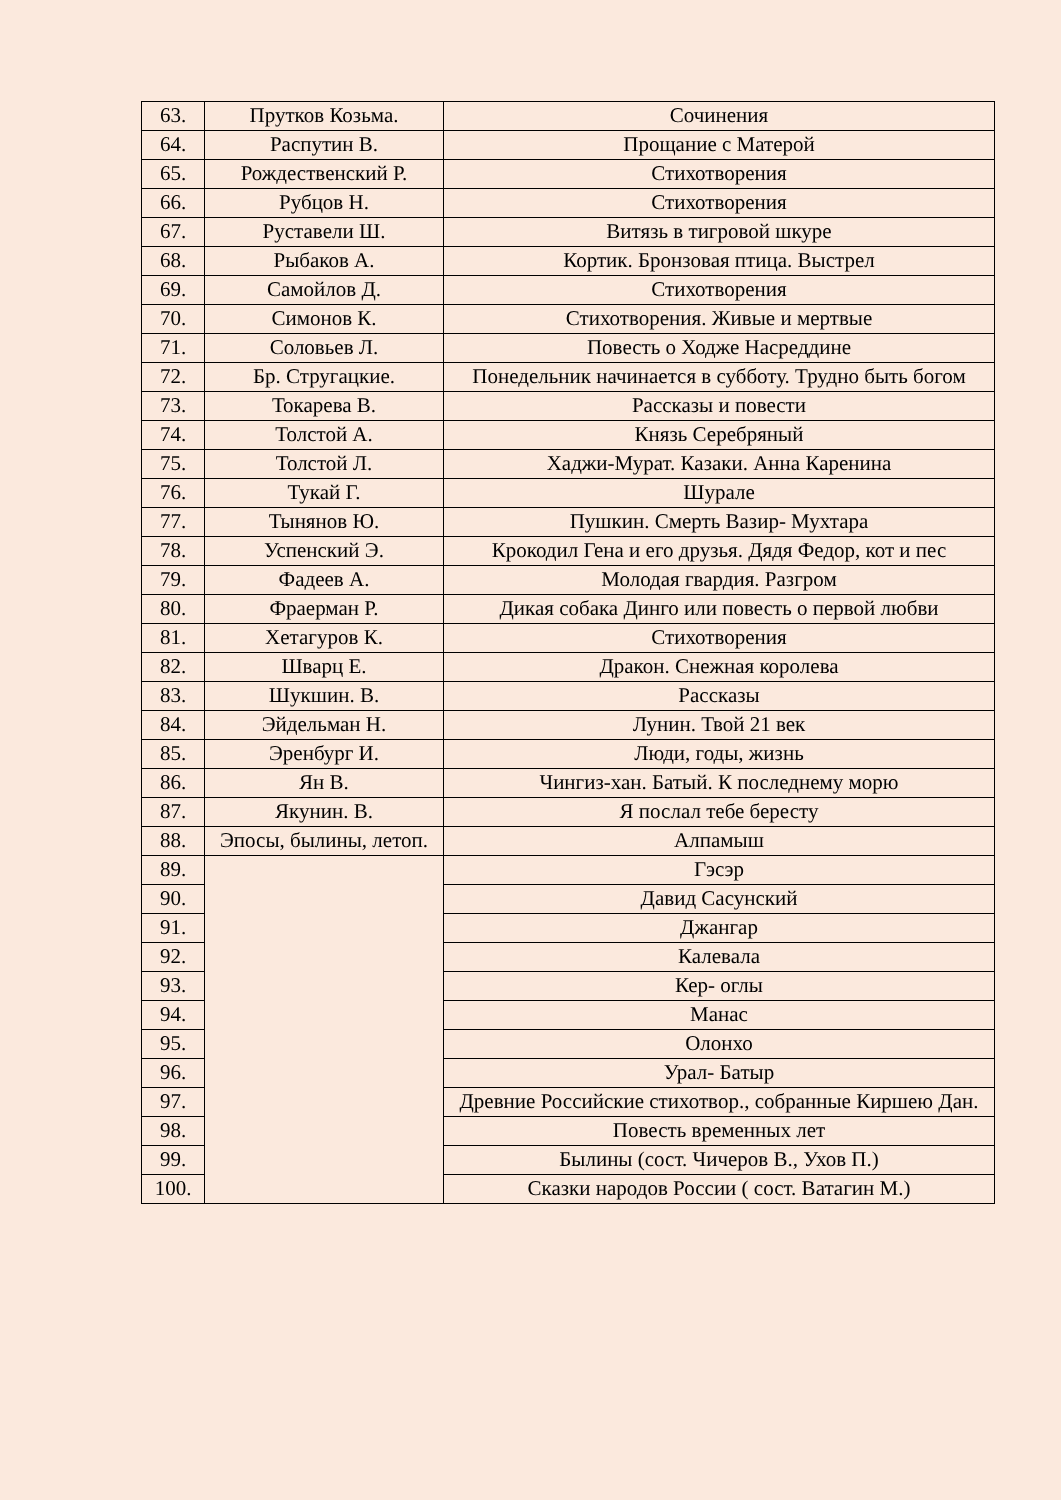| 63. | Прутков Козьма. | Сочинения |
| 64. | Распутин В. | Прощание с Матерой |
| 65. | Рождественский Р. | Стихотворения |
| 66. | Рубцов Н. | Стихотворения |
| 67. | Руставели Ш. | Витязь в тигровой шкуре |
| 68. | Рыбаков А. | Кортик. Бронзовая птица. Выстрел |
| 69. | Самойлов Д. | Стихотворения |
| 70. | Симонов К. | Стихотворения. Живые и мертвые |
| 71. | Соловьев Л. | Повесть о Ходже Насреддине |
| 72. | Бр. Стругацкие. | Понедельник начинается в субботу. Трудно быть богом |
| 73. | Токарева В. | Рассказы и повести |
| 74. | Толстой А. | Князь Серебряный |
| 75. | Толстой Л. | Хаджи-Мурат. Казаки. Анна Каренина |
| 76. | Тукай Г. | Шурале |
| 77. | Тынянов Ю. | Пушкин. Смерть Вазир- Мухтара |
| 78. | Успенский Э. | Крокодил Гена и его друзья. Дядя Федор, кот и пес |
| 79. | Фадеев А. | Молодая гвардия. Разгром |
| 80. | Фраерман Р. | Дикая собака Динго или повесть о первой любви |
| 81. | Хетагуров К. | Стихотворения |
| 82. | Шварц Е. | Дракон. Снежная королева |
| 83. | Шукшин. В. | Рассказы |
| 84. | Эйдельман Н. | Лунин. Твой 21 век |
| 85. | Эренбург И. | Люди, годы, жизнь |
| 86. | Ян В. | Чингиз-хан. Батый. К последнему морю |
| 87. | Якунин. В. | Я послал тебе бересту |
| 88. | Эпосы, былины, летоп. | Алпамыш |
| 89. | | Гэсэр |
| 90. | | Давид Сасунский |
| 91. | | Джангар |
| 92. | | Калевала |
| 93. | | Кер- оглы |
| 94. | | Манас |
| 95. | | Олонхо |
| 96. | | Урал- Батыр |
| 97. | | Древние Российские стихотвор., собранные Киршею Дан. |
| 98. | | Повесть временных лет |
| 99. | | Былины (сост. Чичеров В., Ухов П.) |
| 100. | | Сказки народов России ( сост. Ватагин М.) |